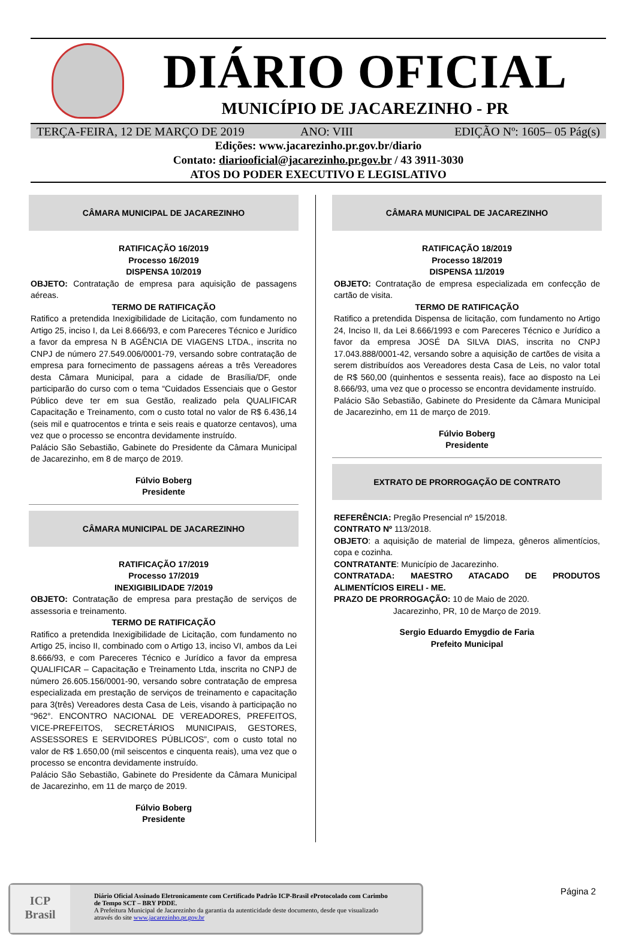DIÁRIO OFICIAL
MUNICÍPIO DE JACAREZINHO - PR
TERÇA-FEIRA, 12 DE MARÇO DE 2019 ANO: VIII
EDIÇÃO Nº: 1605– 05 Pág(s)
Edições: www.jacarezinho.pr.gov.br/diario
Contato: diariooficial@jacarezinho.pr.gov.br / 43 3911-3030
ATOS DO PODER EXECUTIVO E LEGISLATIVO
CÂMARA MUNICIPAL DE JACAREZINHO
RATIFICAÇÃO 16/2019
Processo 16/2019
DISPENSA 10/2019
OBJETO: Contratação de empresa para aquisição de passagens aéreas.
TERMO DE RATIFICAÇÃO
Ratifico a pretendida Inexigibilidade de Licitação, com fundamento no Artigo 25, inciso I, da Lei 8.666/93, e com Pareceres Técnico e Jurídico a favor da empresa N B AGÊNCIA DE VIAGENS LTDA., inscrita no CNPJ de número 27.549.006/0001-79, versando sobre contratação de empresa para fornecimento de passagens aéreas a três Vereadores desta Câmara Municipal, para a cidade de Brasília/DF, onde participarão do curso com o tema “Cuidados Essenciais que o Gestor Público deve ter em sua Gestão, realizado pela QUALIFICAR Capacitação e Treinamento, com o custo total no valor de R$ 6.436,14 (seis mil e quatrocentos e trinta e seis reais e quatorze centavos), uma vez que o processo se encontra devidamente instruído.
Palácio São Sebastião, Gabinete do Presidente da Câmara Municipal de Jacarezinho, em 8 de março de 2019.
Fúlvio Boberg
Presidente
CÂMARA MUNICIPAL DE JACAREZINHO
RATIFICAÇÃO 17/2019
Processo 17/2019
INEXIGIBILIDADE 7/2019
OBJETO: Contratação de empresa para prestação de serviços de assessoria e treinamento.
TERMO DE RATIFICAÇÃO
Ratifico a pretendida Inexigibilidade de Licitação, com fundamento no Artigo 25, inciso II, combinado com o Artigo 13, inciso VI, ambos da Lei 8.666/93, e com Pareceres Técnico e Jurídico a favor da empresa QUALIFICAR – Capacitação e Treinamento Ltda, inscrita no CNPJ de número 26.605.156/0001-90, versando sobre contratação de empresa especializada em prestação de serviços de treinamento e capacitação para 3(três) Vereadores desta Casa de Leis, visando à participação no “962°. ENCONTRO NACIONAL DE VEREADORES, PREFEITOS, VICE-PREFEITOS, SECRETÁRIOS MUNICIPAIS, GESTORES, ASSESSORES E SERVIDORES PÚBLICOS”, com o custo total no valor de R$ 1.650,00 (mil seiscentos e cinquenta reais), uma vez que o processo se encontra devidamente instruído.
Palácio São Sebastião, Gabinete do Presidente da Câmara Municipal de Jacarezinho, em 11 de março de 2019.
Fúlvio Boberg
Presidente
CÂMARA MUNICIPAL DE JACAREZINHO
RATIFICAÇÃO 18/2019
Processo 18/2019
DISPENSA 11/2019
OBJETO: Contratação de empresa especializada em confecção de cartão de visita.
TERMO DE RATIFICAÇÃO
Ratifico a pretendida Dispensa de licitação, com fundamento no Artigo 24, Inciso II, da Lei 8.666/1993 e com Pareceres Técnico e Jurídico a favor da empresa JOSÉ DA SILVA DIAS, inscrita no CNPJ 17.043.888/0001-42, versando sobre a aquisição de cartões de visita a serem distribuídos aos Vereadores desta Casa de Leis, no valor total de R$ 560,00 (quinhentos e sessenta reais), face ao disposto na Lei 8.666/93, uma vez que o processo se encontra devidamente instruído.
Palácio São Sebastião, Gabinete do Presidente da Câmara Municipal de Jacarezinho, em 11 de março de 2019.
Fúlvio Boberg
Presidente
EXTRATO DE PRORROGAÇÃO DE CONTRATO
REFERÊNCIA: Pregão Presencial nº 15/2018.
CONTRATO Nº 113/2018.
OBJETO: a aquisição de material de limpeza, gêneros alimentícios, copa e cozinha.
CONTRATANTE: Município de Jacarezinho.
CONTRATADA: MAESTRO ATACADO DE PRODUTOS ALIMENTÍCIOS EIRELI - ME.
PRAZO DE PRORROGAÇÃO: 10 de Maio de 2020.
Jacarezinho, PR, 10 de Março de 2019.
Sergio Eduardo Emygdio de Faria
Prefeito Municipal
ICP
Brasil
Diário Oficial Assinado Eletronicamente com Certificado Padrão ICP-Brasil eProtocolado com Carimbo de Tempo SCT – BRY PDDE.
A Prefeitura Municipal de Jacarezinho da garantia da autenticidade deste documento, desde que visualizado através do site www.jacarezinho.pr.gov.br
Página 2